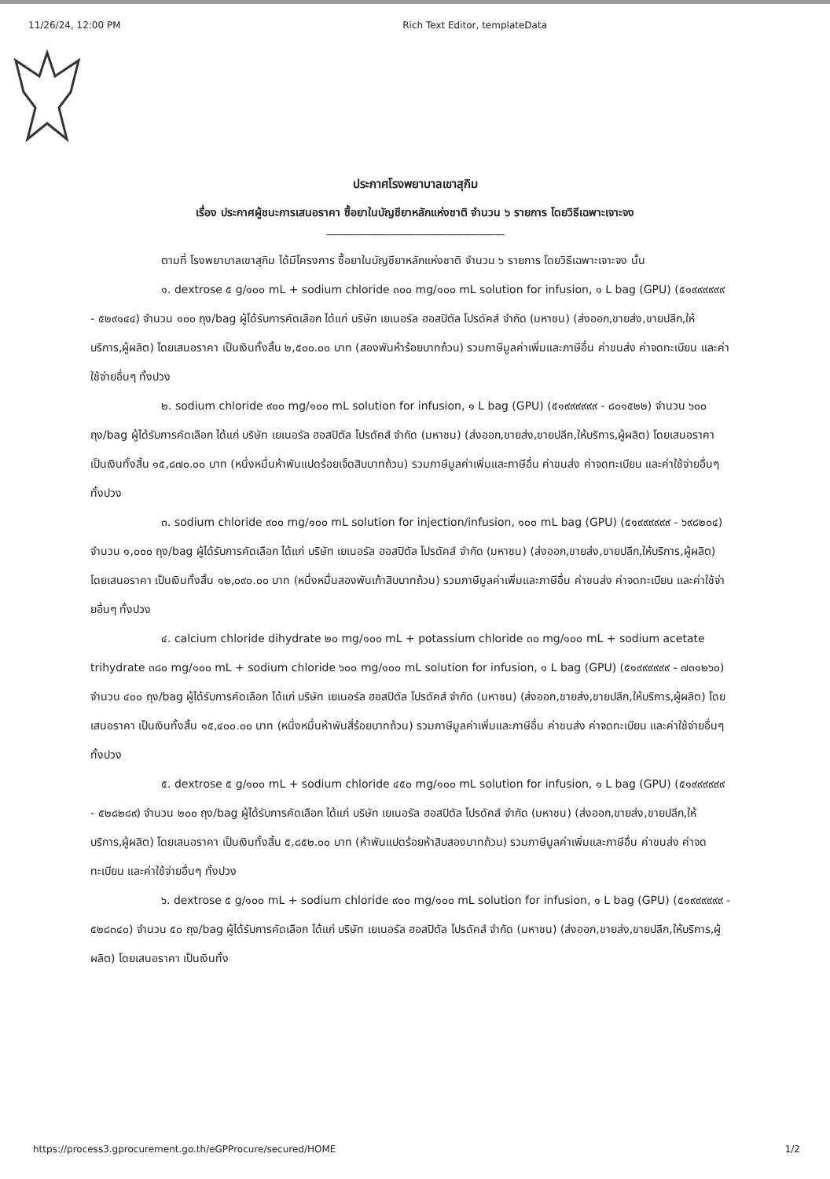11/26/24, 12:00 PM Rich Text Editor, templateData
ประกาศโรงพยาบาลเขาสุกิม
เรื่อง ประกาศผู้ชนะการเสนอราคา ซื้อยาในบัญชียาหลักแห่งชาติ จำนวน ๖ รายการ โดยวิธีเฉพาะเจาะจง
--------------------------------------------------------------------
ตามที่ โรงพยาบาลเขาสุกิม ได้มีโครงการ ซื้อยาในบัญชียาหลักแห่งชาติ จำนวน ๖ รายการ โดยวิธีเฉพาะเจาะจง นั้น
๑. dextrose ๕ g/๑๐๐ mL + sodium chloride ๓๐๐ mg/๑๐๐ mL solution for infusion, ๑ L bag (GPU) (๕๑๙๙๙๙๙๙ - ๕๒๙๑๔๔) จำนวน ๑๐๐ ถุง/bag ผู้ได้รับการคัดเลือก ได้แก่ บริษัท เยเนอรัล ฮอสปิตัล โปรดัคส์ จำกัด (มหาชน) (ส่งออก,ขายส่ง,ขายปลีก,ให้บริการ,ผู้ผลิต) โดยเสนอราคา เป็นเงินทั้งสิ้น ๒,๕๐๐.๐๐ บาท (สองพันห้าร้อยบาทถ้วน) รวมภาษีมูลค่าเพิ่มและภาษีอื่น ค่าขนส่ง ค่าจดทะเบียน และค่าใช้จ่ายอื่นๆ ทั้งปวง
๒. sodium chloride ๙๐๐ mg/๑๐๐ mL solution for infusion, ๑ L bag (GPU) (๕๑๙๙๙๙๙๙ - ๘๐๑๕๒๒) จำนวน ๖๐๐ ถุง/bag ผู้ได้รับการคัดเลือก ได้แก่ บริษัท เยเนอรัล ฮอสปิตัล โปรดัคส์ จำกัด (มหาชน) (ส่งออก,ขายส่ง,ขายปลีก,ให้บริการ,ผู้ผลิต) โดยเสนอราคา เป็นเงินทั้งสิ้น ๑๕,๘๗๐.๐๐ บาท (หนึ่งหมื่นห้าพันแปดร้อยเจ็ดสิบบาทถ้วน) รวมภาษีมูลค่าเพิ่มและภาษีอื่น ค่าขนส่ง ค่าจดทะเบียน และค่าใช้จ่ายอื่นๆ ทั้งปวง
๓. sodium chloride ๙๐๐ mg/๑๐๐ mL solution for injection/infusion, ๑๐๐ mL bag (GPU) (๕๑๙๙๙๙๙๙ - ๖๙๘๒๐๔) จำนวน ๑,๐๐๐ ถุง/bag ผู้ได้รับการคัดเลือก ได้แก่ บริษัท เยเนอรัล ฮอสปิตัล โปรดัคส์ จำกัด (มหาชน) (ส่งออก,ขายส่ง,ขายปลีก,ให้บริการ,ผู้ผลิต) โดยเสนอราคา เป็นเงินทั้งสิ้น ๑๒,๐๙๐.๐๐ บาท (หนึ่งหมื่นสองพันเก้าสิบบาทถ้วน) รวมภาษีมูลค่าเพิ่มและภาษีอื่น ค่าขนส่ง ค่าจดทะเบียน และค่าใช้จ่ายอื่นๆ ทั้งปวง
๔. calcium chloride dihydrate ๒๐ mg/๑๐๐ mL + potassium chloride ๓๐ mg/๑๐๐ mL + sodium acetate trihydrate ๓๘๐ mg/๑๐๐ mL + sodium chloride ๖๐๐ mg/๑๐๐ mL solution for infusion, ๑ L bag (GPU) (๕๑๙๙๙๙๙๙ - ๗๓๑๒๖๐) จำนวน ๔๐๐ ถุง/bag ผู้ได้รับการคัดเลือก ได้แก่ บริษัท เยเนอรัล ฮอสปิตัล โปรดัคส์ จำกัด (มหาชน) (ส่งออก,ขายส่ง,ขายปลีก,ให้บริการ,ผู้ผลิต) โดยเสนอราคา เป็นเงินทั้งสิ้น ๑๕,๔๐๐.๐๐ บาท (หนึ่งหมื่นห้าพันสี่ร้อยบาทถ้วน) รวมภาษีมูลค่าเพิ่มและภาษีอื่น ค่าขนส่ง ค่าจดทะเบียน และค่าใช้จ่ายอื่นๆ ทั้งปวง
๕. dextrose ๕ g/๑๐๐ mL + sodium chloride ๔๕๐ mg/๑๐๐ mL solution for infusion, ๑ L bag (GPU) (๕๑๙๙๙๙๙๙ - ๕๒๘๒๘๙) จำนวน ๒๐๐ ถุง/bag ผู้ได้รับการคัดเลือก ได้แก่ บริษัท เยเนอรัล ฮอสปิตัล โปรดัคส์ จำกัด (มหาชน) (ส่งออก,ขายส่ง,ขายปลีก,ให้บริการ,ผู้ผลิต) โดยเสนอราคา เป็นเงินทั้งสิ้น ๕,๘๕๒.๐๐ บาท (ห้าพันแปดร้อยห้าสิบสองบาทถ้วน) รวมภาษีมูลค่าเพิ่มและภาษีอื่น ค่าขนส่ง ค่าจดทะเบียน และค่าใช้จ่ายอื่นๆ ทั้งปวง
๖. dextrose ๕ g/๑๐๐ mL + sodium chloride ๙๐๐ mg/๑๐๐ mL solution for infusion, ๑ L bag (GPU) (๕๑๙๙๙๙๙๙ - ๕๒๘๓๔๐) จำนวน ๕๐ ถุง/bag ผู้ได้รับการคัดเลือก ได้แก่ บริษัท เยเนอรัล ฮอสปิตัล โปรดัคส์ จำกัด (มหาชน) (ส่งออก,ขายส่ง,ขายปลีก,ให้บริการ,ผู้ผลิต) โดยเสนอราคา เป็นเงินทั้ง
https://process3.gprocurement.go.th/eGPProcure/secured/HOME 1/2